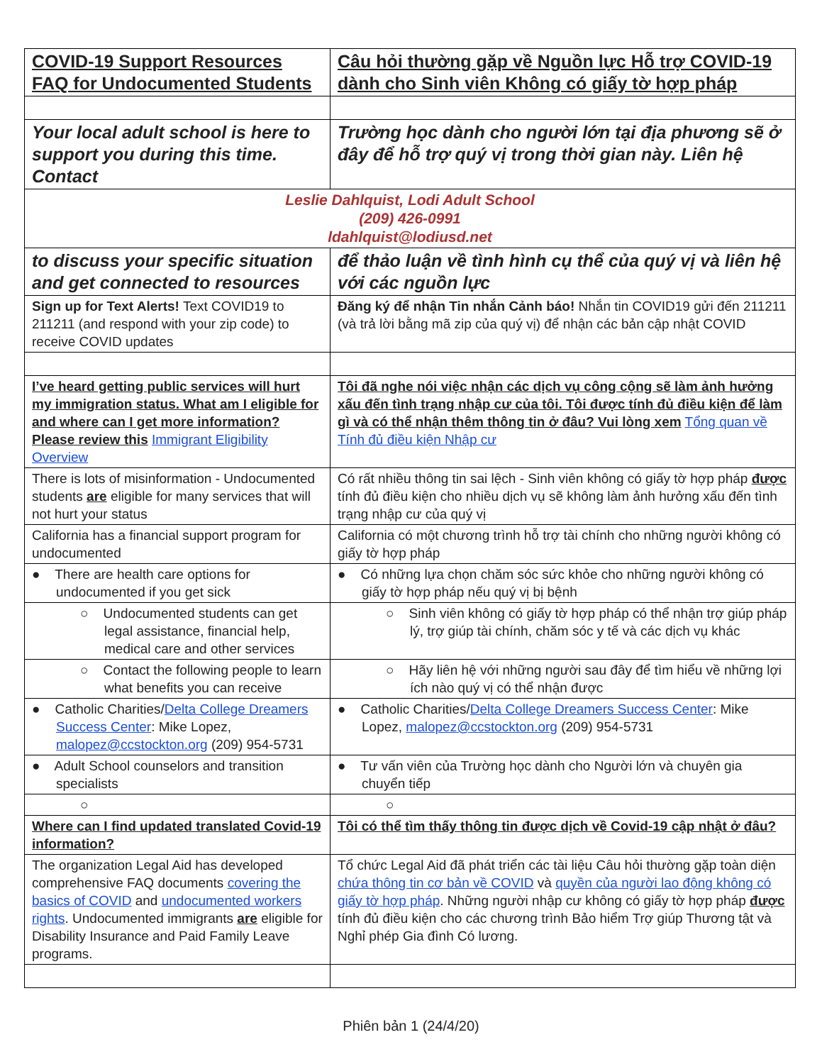| COVID-19 Support Resources FAQ for Undocumented Students | Câu hỏi thường gặp về Nguồn lực Hỗ trợ COVID-19 dành cho Sinh viên Không có giấy tờ hợp pháp |
| Your local adult school is here to support you during this time. Contact | Trường học dành cho người lớn tại địa phương sẽ ở đây để hỗ trợ quý vị trong thời gian này. Liên hệ |
| Leslie Dahlquist, Lodi Adult School (209) 426-0991 ldahlquist@lodiusd.net | |
| to discuss your specific situation and get connected to resources | để thảo luận về tình hình cụ thể của quý vị và liên hệ với các nguồn lực |
| Sign up for Text Alerts! Text COVID19 to 211211 (and respond with your zip code) to receive COVID updates | Đăng ký để nhận Tin nhắn Cảnh báo! Nhắn tin COVID19 gửi đến 211211 (và trả lời bằng mã zip của quý vị) để nhận các bản cập nhật COVID |
| I’ve heard getting public services will hurt my immigration status. What am I eligible for and where can I get more information? Please review this Immigrant Eligibility Overview | Tôi đã nghe nói việc nhận các dịch vụ công cộng sẽ làm ảnh hưởng xấu đến tình trạng nhập cư của tôi. Tôi được tính đủ điều kiện để làm gì và có thể nhận thêm thông tin ở đâu? Vui lòng xem Tổng quan về Tính đủ điều kiện Nhập cư |
| There is lots of misinformation - Undocumented students are eligible for many services that will not hurt your status | Có rất nhiều thông tin sai lệch - Sinh viên không có giấy tờ hợp pháp được tính đủ điều kiện cho nhiều dịch vụ sẽ không làm ảnh hưởng xấu đến tình trạng nhập cư của quý vị |
| California has a financial support program for undocumented | California có một chương trình hỗ trợ tài chính cho những người không có giấy tờ hợp pháp |
| ● There are health care options for undocumented if you get sick | ● Có những lựa chọn chăm sóc sức khỏe cho những người không có giấy tờ hợp pháp nếu quý vị bị bệnh |
| ○ Undocumented students can get legal assistance, financial help, medical care and other services | ○ Sinh viên không có giấy tờ hợp pháp có thể nhận trợ giúp pháp lý, trợ giúp tài chính, chăm sóc y tế và các dịch vụ khác |
| ○ Contact the following people to learn what benefits you can receive | ○ Hãy liên hệ với những người sau đây để tìm hiểu về những lợi ích nào quý vị có thể nhận được |
| ● Catholic Charities/ Delta College Dreamers Success Center : Mike Lopez, malopez@ccstockton.org (209) 954-5731 | ● Catholic Charities/ Delta College Dreamers Success Center : Mike Lopez, malopez@ccstockton.org (209) 954-5731 |
| ● Adult School counselors and transition specialists | ● Tư vấn viên của Trường học dành cho Người lớn và chuyên gia chuyển tiếp |
| ○ | ○ |
| Where can I find updated translated Covid-19 information? | Tôi có thể tìm thấy thông tin được dịch về Covid-19 cập nhật ở đâu? |
| The organization Legal Aid has developed comprehensive FAQ documents covering the basics of COVID and undocumented workers rights . Undocumented immigrants are eligible for Disability Insurance and Paid Family Leave programs. | Tổ chức Legal Aid đã phát triển các tài liệu Câu hỏi thường gặp toàn diện chứa thông tin cơ bản về COVID và quyền của người lao động không có giấy tờ hợp pháp . Những người nhập cư không có giấy tờ hợp pháp được tính đủ điều kiện cho các chương trình Bảo hiểm Trợ giúp Thương tật và Nghỉ phép Gia đình Có lương. |
Phiên bản 1 (24/4/20)